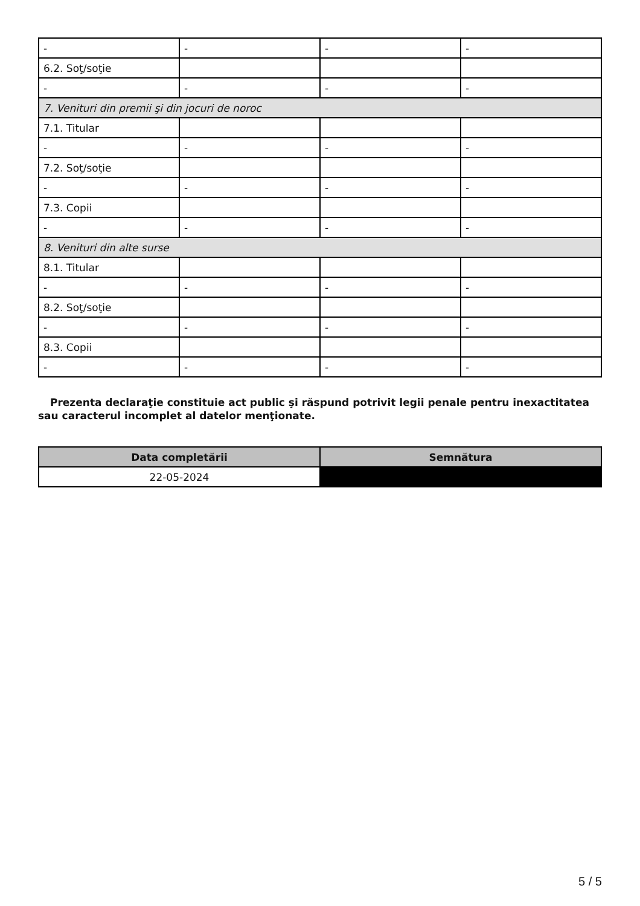| - | - | - | - |
| 6.2. Soţ/soţie | | | |
| - | - | - | - |
| 7. Venituri din premii şi din jocuri de noroc | | | |
| 7.1. Titular | | | |
| - | - | - | - |
| 7.2. Soţ/soţie | | | |
| - | - | - | - |
| 7.3. Copii | | | |
| - | - | - | - |
| 8. Venituri din alte surse | | | |
| 8.1. Titular | | | |
| - | - | - | - |
| 8.2. Soţ/soţie | | | |
| - | - | - | - |
| 8.3. Copii | | | |
| - | - | - | - |
Prezenta declaraţie constituie act public şi răspund potrivit legii penale pentru inexactitatea sau caracterul incomplet al datelor menţionate.
| Data completării | Semnătura |
| --- | --- |
| 22-05-2024 | |
5 / 5